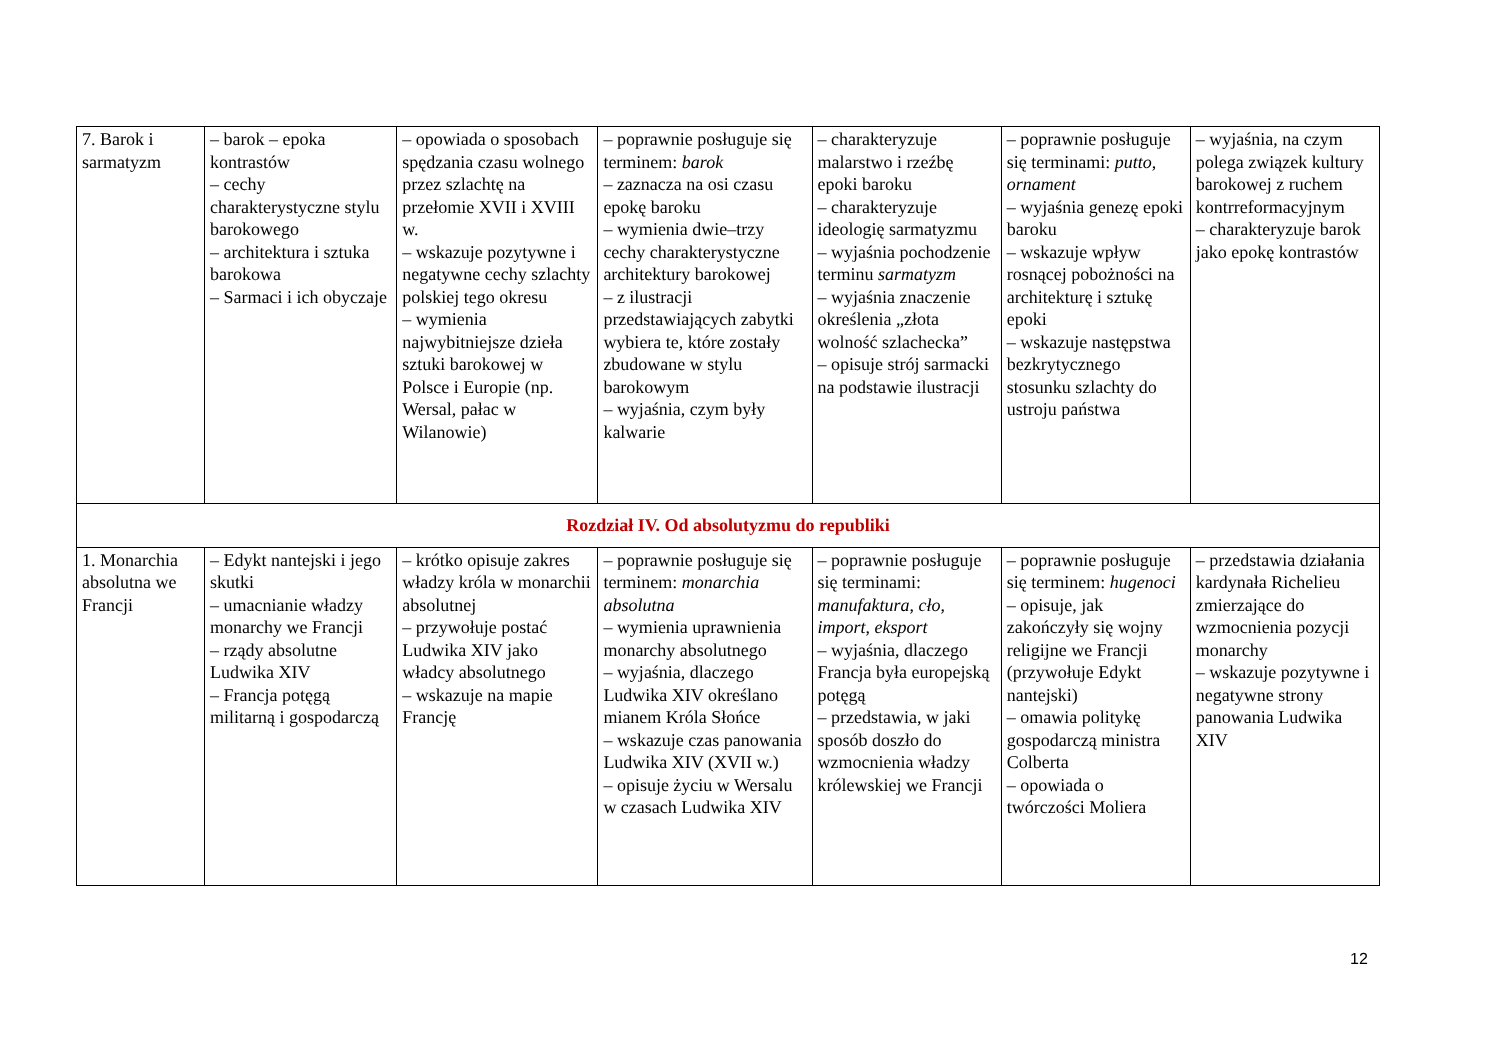| 7. Barok i sarmatyzm | – barok – epoka kontrastów – cechy charakterystyczne stylu barokowego – architektura i sztuka barokowa – Sarmaci i ich obyczaje | – opowiada o sposobach spędzania czasu wolnego przez szlachtę na przełomie XVII i XVIII w. – wskazuje pozytywne i negatywne cechy szlachty polskiej tego okresu – wymienia najwybitniejsze dzieła sztuki barokowej w Polsce i Europie (np. Wersal, pałac w Wilanowie) | – poprawnie posługuje się terminem: barok – zaznacza na osi czasu epokę baroku – wymienia dwie–trzy cechy charakterystyczne architektury barokowej – z ilustracji przedstawiających zabytki wybiera te, które zostały zbudowane w stylu barokowym – wyjaśnia, czym były kalwarie | – charakteryzuje malarstwo i rzeźbę epoki baroku – charakteryzuje ideologię sarmatyzmu – wyjaśnia pochodzenie terminu sarmatyzm – wyjaśnia znaczenie określenia „złota wolność szlachecka” – opisuje strój sarmacki na podstawie ilustracji | – poprawnie posługuje się terminami: putto , ornament – wyjaśnia genezę epoki baroku – wskazuje wpływ rosnącej pobożności na architekturę i sztukę epoki – wskazuje następstwa bezkrytycznego stosunku szlachty do ustroju państwa | – wyjaśnia, na czym polega związek kultury barokowej z ruchem kontrreformacyjnym – charakteryzuje barok jako epokę kontrastów |
| Rozdział IV. Od absolutyzmu do republiki | | | | | | |
| 1. Monarchia absolutna we Francji | – Edykt nantejski i jego skutki – umacnianie władzy monarchy we Francji – rządy absolutne Ludwika XIV – Francja potęgą militarną i gospodarczą | – krótko opisuje zakres władzy króla w monarchii absolutnej – przywołuje postać Ludwika XIV jako władcy absolutnego – wskazuje na mapie Francję | – poprawnie posługuje się terminem: monarchia absolutna – wymienia uprawnienia monarchy absolutnego – wyjaśnia, dlaczego Ludwika XIV określano mianem Króla Słońce – wskazuje czas panowania Ludwika XIV (XVII w.) – opisuje życiu w Wersalu w czasach Ludwika XIV | – poprawnie posługuje się terminami: manufaktura , cło , import , eksport – wyjaśnia, dlaczego Francja była europejską potęgą – przedstawia, w jaki sposób doszło do wzmocnienia władzy królewskiej we Francji | – poprawnie posługuje się terminem: hugenoci – opisuje, jak zakończyły się wojny religijne we Francji (przywołuje Edykt nantejski) – omawia politykę gospodarczą ministra Colberta – opowiada o twórczości Moliera | – przedstawia działania kardynała Richelieu zmierzające do wzmocnienia pozycji monarchy – wskazuje pozytywne i negatywne strony panowania Ludwika XIV |
12